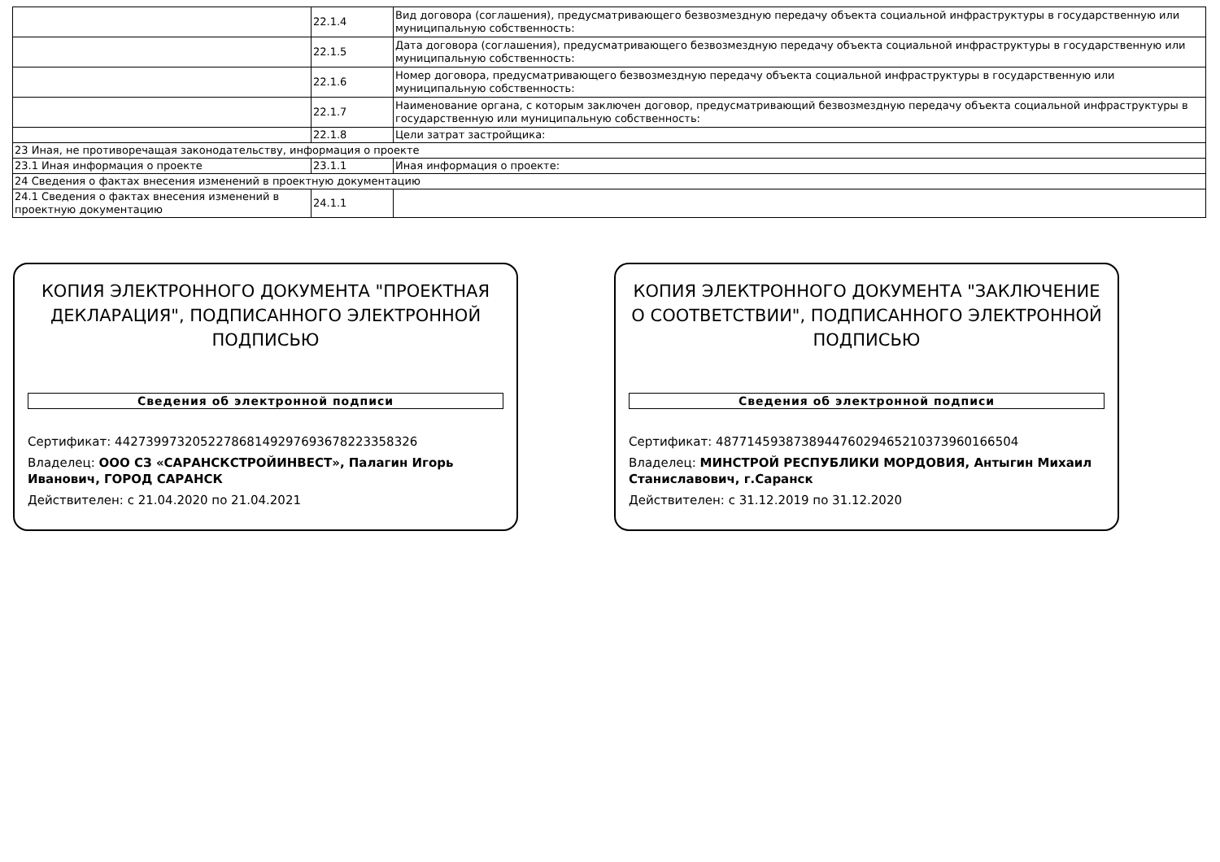| | 22.1.4 | Вид договора (соглашения), предусматривающего безвозмездную передачу объекта социальной инфраструктуры в государственную или муниципальную собственность: |
| | 22.1.5 | Дата договора (соглашения), предусматривающего безвозмездную передачу объекта социальной инфраструктуры в государственную или муниципальную собственность: |
| | 22.1.6 | Номер договора, предусматривающего безвозмездную передачу объекта социальной инфраструктуры в государственную или муниципальную собственность: |
| | 22.1.7 | Наименование органа, с которым заключен договор, предусматривающий безвозмездную передачу объекта социальной инфраструктуры в государственную или муниципальную собственность: |
| | 22.1.8 | Цели затрат застройщика: |
| 23 Иная, не противоречащая законодательству, информация о проекте | | |
| 23.1 Иная информация о проекте | 23.1.1 | Иная информация о проекте: |
| 24 Сведения о фактах внесения изменений в проектную документацию | | |
| 24.1 Сведения о фактах внесения изменений в проектную документацию | 24.1.1 | |
КОПИЯ ЭЛЕКТРОННОГО ДОКУМЕНТА "ПРОЕКТНАЯ ДЕКЛАРАЦИЯ", ПОДПИСАННОГО ЭЛЕКТРОННОЙ ПОДПИСЬЮ
Сведения об электронной подписи
Сертификат: 442739973205227868149297693678223358326
Владелец: ООО СЗ «САРАНСКСТРОЙИНВЕСТ», Палагин Игорь Иванович, ГОРОД САРАНСК
Действителен: с 21.04.2020 по 21.04.2021
КОПИЯ ЭЛЕКТРОННОГО ДОКУМЕНТА "ЗАКЛЮЧЕНИЕ О СООТВЕТСТВИИ", ПОДПИСАННОГО ЭЛЕКТРОННОЙ ПОДПИСЬЮ
Сведения об электронной подписи
Сертификат: 487714593873894476029465210373960166504
Владелец: МИНСТРОЙ РЕСПУБЛИКИ МОРДОВИЯ, Антыгин Михаил Станиславович, г.Саранск
Действителен: с 31.12.2019 по 31.12.2020